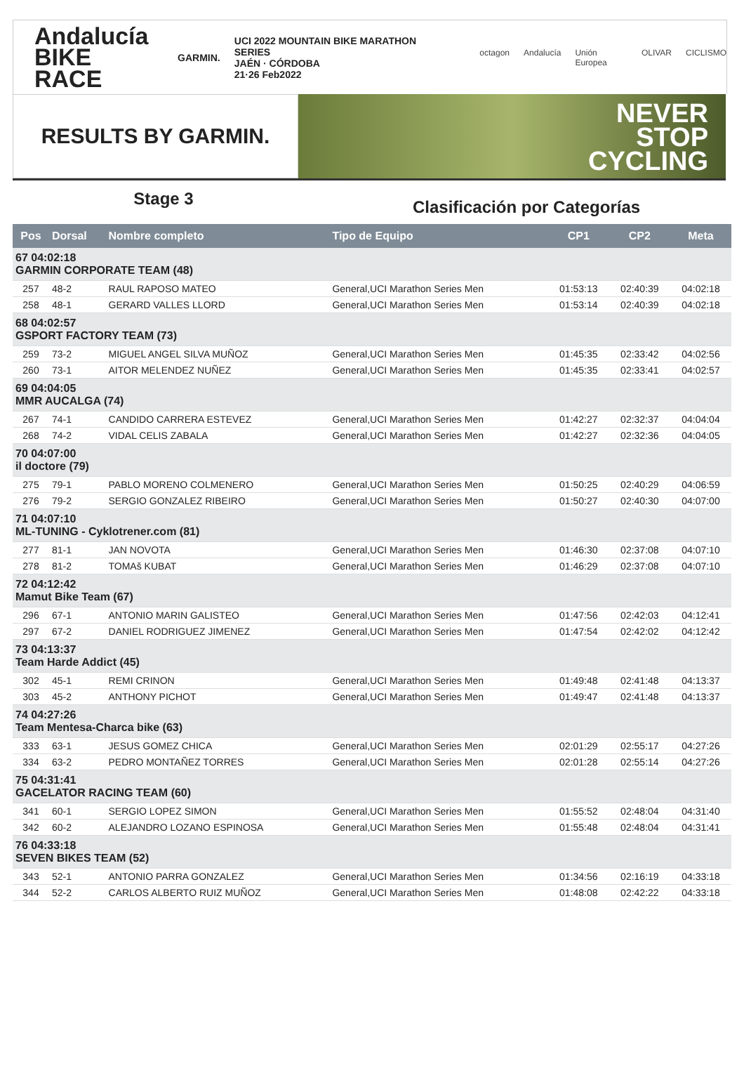Andalucía
BIKE RACE
GARMIN.
UCI 2022 MOUNTAIN BIKE MARATHON SERIES
JAÉN · CÓRDOBA
21·26 Feb2022
octagon Andalucía Unión Europea OLIVAR CICLISMO
RESULTS BY GARMIN.
NEVER
STOP
CYCLING
Stage 3
Clasificación por Categorías
| Pos | Dorsal | Nombre completo | Tipo de Equipo | CP1 | CP2 | Meta |
| --- | --- | --- | --- | --- | --- | --- |
| 67 04:02:18 GARMIN CORPORATE TEAM (48) | | | | | | |
| 257 | 48-2 | RAUL RAPOSO MATEO | General,UCI Marathon Series Men | 01:53:13 | 02:40:39 | 04:02:18 |
| 258 | 48-1 | GERARD VALLES LLORD | General,UCI Marathon Series Men | 01:53:14 | 02:40:39 | 04:02:18 |
| 68 04:02:57 GSPORT FACTORY TEAM (73) | | | | | | |
| 259 | 73-2 | MIGUEL ANGEL SILVA MUÑOZ | General,UCI Marathon Series Men | 01:45:35 | 02:33:42 | 04:02:56 |
| 260 | 73-1 | AITOR MELENDEZ NUÑEZ | General,UCI Marathon Series Men | 01:45:35 | 02:33:41 | 04:02:57 |
| 69 04:04:05 MMR AUCALGA (74) | | | | | | |
| 267 | 74-1 | CANDIDO CARRERA ESTEVEZ | General,UCI Marathon Series Men | 01:42:27 | 02:32:37 | 04:04:04 |
| 268 | 74-2 | VIDAL CELIS ZABALA | General,UCI Marathon Series Men | 01:42:27 | 02:32:36 | 04:04:05 |
| 70 04:07:00 il doctore (79) | | | | | | |
| 275 | 79-1 | PABLO MORENO COLMENERO | General,UCI Marathon Series Men | 01:50:25 | 02:40:29 | 04:06:59 |
| 276 | 79-2 | SERGIO GONZALEZ RIBEIRO | General,UCI Marathon Series Men | 01:50:27 | 02:40:30 | 04:07:00 |
| 71 04:07:10 ML-TUNING - Cyklotrener.com (81) | | | | | | |
| 277 | 81-1 | JAN NOVOTA | General,UCI Marathon Series Men | 01:46:30 | 02:37:08 | 04:07:10 |
| 278 | 81-2 | TOMAš KUBAT | General,UCI Marathon Series Men | 01:46:29 | 02:37:08 | 04:07:10 |
| 72 04:12:42 Mamut Bike Team (67) | | | | | | |
| 296 | 67-1 | ANTONIO MARIN GALISTEO | General,UCI Marathon Series Men | 01:47:56 | 02:42:03 | 04:12:41 |
| 297 | 67-2 | DANIEL RODRIGUEZ JIMENEZ | General,UCI Marathon Series Men | 01:47:54 | 02:42:02 | 04:12:42 |
| 73 04:13:37 Team Harde Addict (45) | | | | | | |
| 302 | 45-1 | REMI CRINON | General,UCI Marathon Series Men | 01:49:48 | 02:41:48 | 04:13:37 |
| 303 | 45-2 | ANTHONY PICHOT | General,UCI Marathon Series Men | 01:49:47 | 02:41:48 | 04:13:37 |
| 74 04:27:26 Team Mentesa-Charca bike (63) | | | | | | |
| 333 | 63-1 | JESUS GOMEZ CHICA | General,UCI Marathon Series Men | 02:01:29 | 02:55:17 | 04:27:26 |
| 334 | 63-2 | PEDRO MONTAÑEZ TORRES | General,UCI Marathon Series Men | 02:01:28 | 02:55:14 | 04:27:26 |
| 75 04:31:41 GACELATOR RACING TEAM (60) | | | | | | |
| 341 | 60-1 | SERGIO LOPEZ SIMON | General,UCI Marathon Series Men | 01:55:52 | 02:48:04 | 04:31:40 |
| 342 | 60-2 | ALEJANDRO LOZANO ESPINOSA | General,UCI Marathon Series Men | 01:55:48 | 02:48:04 | 04:31:41 |
| 76 04:33:18 SEVEN BIKES TEAM (52) | | | | | | |
| 343 | 52-1 | ANTONIO PARRA GONZALEZ | General,UCI Marathon Series Men | 01:34:56 | 02:16:19 | 04:33:18 |
| 344 | 52-2 | CARLOS ALBERTO RUIZ MUÑOZ | General,UCI Marathon Series Men | 01:48:08 | 02:42:22 | 04:33:18 |